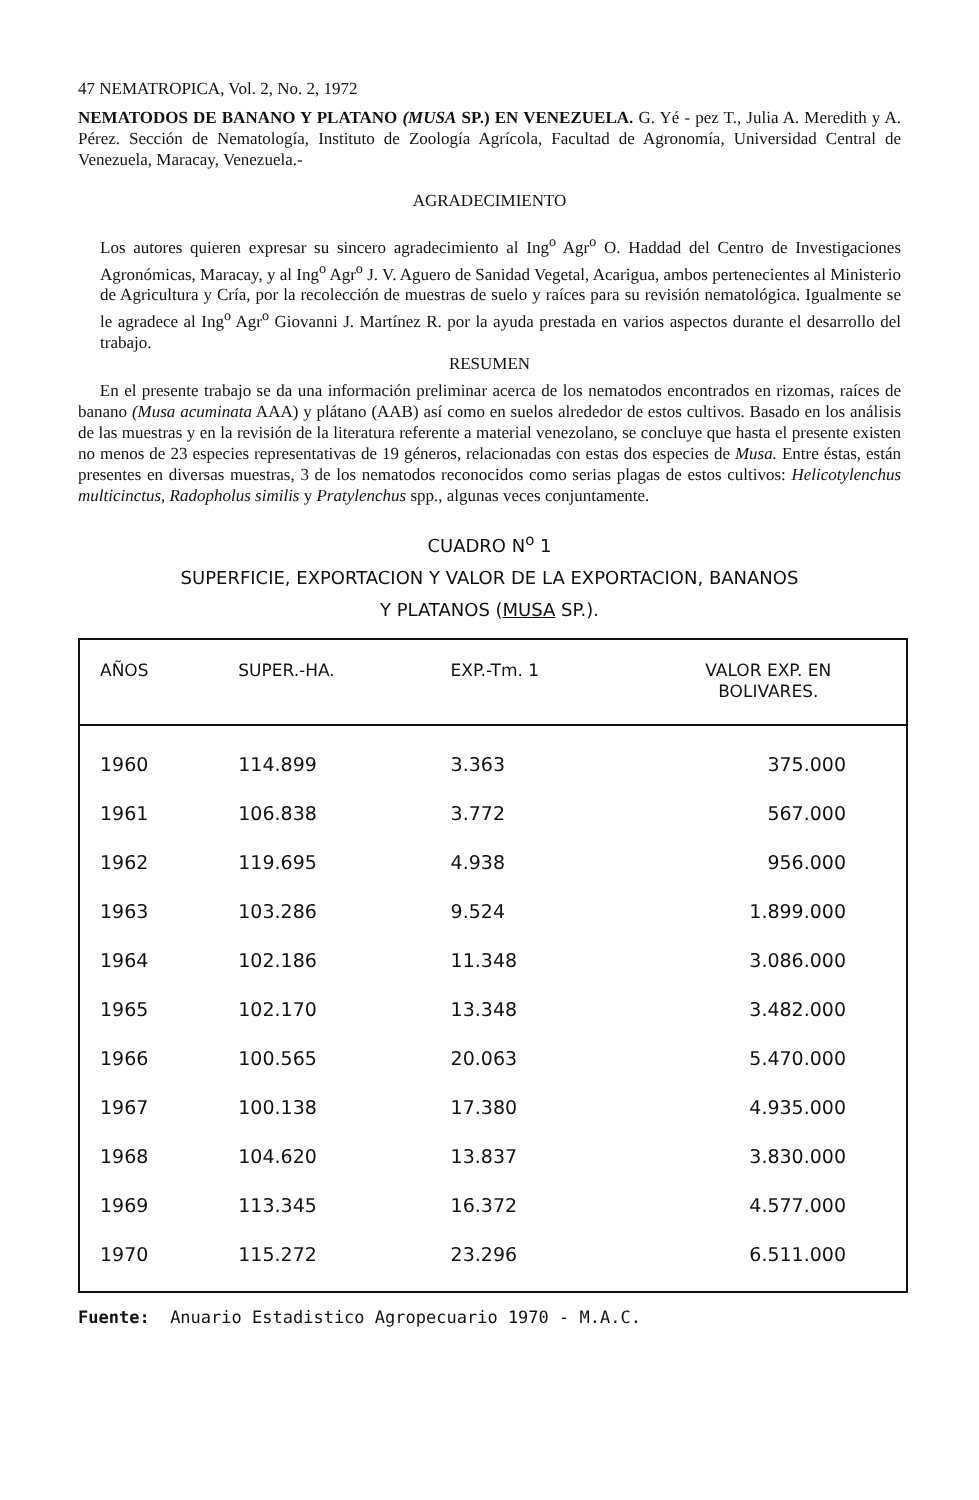47 NEMATROPICA, Vol. 2, No. 2, 1972
NEMATODOS DE BANANO Y PLATANO (MUSA SP.) EN VENEZUELA. G. Yé - pez T., Julia A. Meredith y A. Pérez. Sección de Nematología, Instituto de Zoología Agrícola, Facultad de Agronomía, Universidad Central de Venezuela, Maracay, Venezuela.-
AGRADECIMIENTO
Los autores quieren expresar su sincero agradecimiento al Ing<sup>o</sup> Agr<sup>o</sup> O. Haddad del Centro de Investigaciones Agronómicas, Maracay, y al Ing<sup>o</sup> Agr<sup>o</sup> J. V. Aguero de Sanidad Vegetal, Acarigua, ambos pertenecientes al Ministerio de Agricultura y Cría, por la recolección de muestras de suelo y raíces para su revisión nematológica. Igualmente se le agradece al Ing<sup>o</sup> Agr<sup>o</sup> Giovanni J. Martínez R. por la ayuda prestada en varios aspectos durante el desarrollo del trabajo.
RESUMEN
En el presente trabajo se da una información preliminar acerca de los nematodos encontrados en rizomas, raíces de banano (Musa acuminata AAA) y plátano (AAB) así como en suelos alrededor de estos cultivos. Basado en los análisis de las muestras y en la revisión de la literatura referente a material venezolano, se concluye que hasta el presente existen no menos de 23 especies representativas de 19 géneros, relacionadas con estas dos especies de Musa. Entre éstas, están presentes en diversas muestras, 3 de los nematodos reconocidos como serias plagas de estos cultivos: Helicotylenchus multicinctus, Radopholus similis y Pratylenchus spp., algunas veces conjuntamente.
CUADRO N<sup>o</sup> 1
SUPERFICIE, EXPORTACION Y VALOR DE LA EXPORTACION, BANANOS
Y PLATANOS (MUSA SP.).
| AÑOS | SUPER.-HA. | EXP.-Tm. 1 | VALOR EXP. EN BOLIVARES. |
| --- | --- | --- | --- |
| 1960 | 114.899 | 3.363 | 375.000 |
| 1961 | 106.838 | 3.772 | 567.000 |
| 1962 | 119.695 | 4.938 | 956.000 |
| 1963 | 103.286 | 9.524 | 1.899.000 |
| 1964 | 102.186 | 11.348 | 3.086.000 |
| 1965 | 102.170 | 13.348 | 3.482.000 |
| 1966 | 100.565 | 20.063 | 5.470.000 |
| 1967 | 100.138 | 17.380 | 4.935.000 |
| 1968 | 104.620 | 13.837 | 3.830.000 |
| 1969 | 113.345 | 16.372 | 4.577.000 |
| 1970 | 115.272 | 23.296 | 6.511.000 |
Fuente: Anuario Estadistico Agropecuario 1970 - M.A.C.